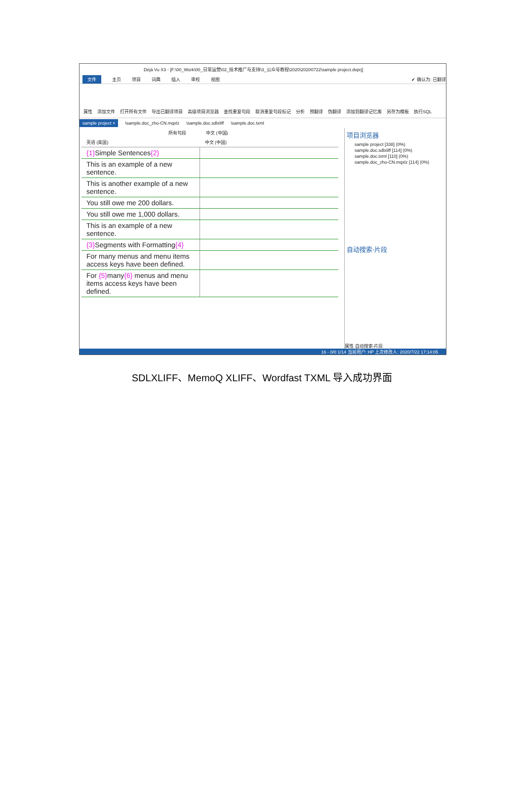Déjà Vu X3 - [F:\00_Work\00_日常运营\02_技术推广与支持\3_公众号教程\2020\20200722\sample project.dvprj]
文件 主页 项目 词典 插入 审校 视图 ✔ 确认为: 已翻译
属性 添加文件 打开所有文件 导出已翻译项目 高级项目浏览器 查找重复句段 取消重复句段标记 分析 预翻译 伪翻译 添加到翻译记忆库 另存为模板 执行SQL
sample project × \sample.doc_zho-CN.mqxlz \sample.doc.sdlxliff \sample.doc.txml
所有句段 中文 (中国)
| 英语 (美国) | 中文 (中国) |
| --- | --- |
| {1} Simple Sentences {2} | |
| This is an example of a new sentence. | |
| This is another example of a new sentence. | |
| You still owe me 200 dollars. | |
| You still owe me 1,000 dollars. | |
| This is an example of a new sentence. | |
| {3} Segments with Formatting {4} | |
| For many menus and menu items access keys have been defined. | |
| For {5} many {6} menus and menu items access keys have been defined. | |
项目浏览器
sample project [338] (0%)
sample.doc.sdlxliff [114] (0%)
sample.doc.txml [110] (0%)
sample.doc_zho-CN.mqxlz [114] (0%)
自动搜索-片段
属性 自动搜索-片段
16 - 0/0 1/14 当前用户: HP 上次修改人: 2020/7/22 17:14:05
SDLXLIFF、MemoQ XLIFF、Wordfast TXML 导入成功界面